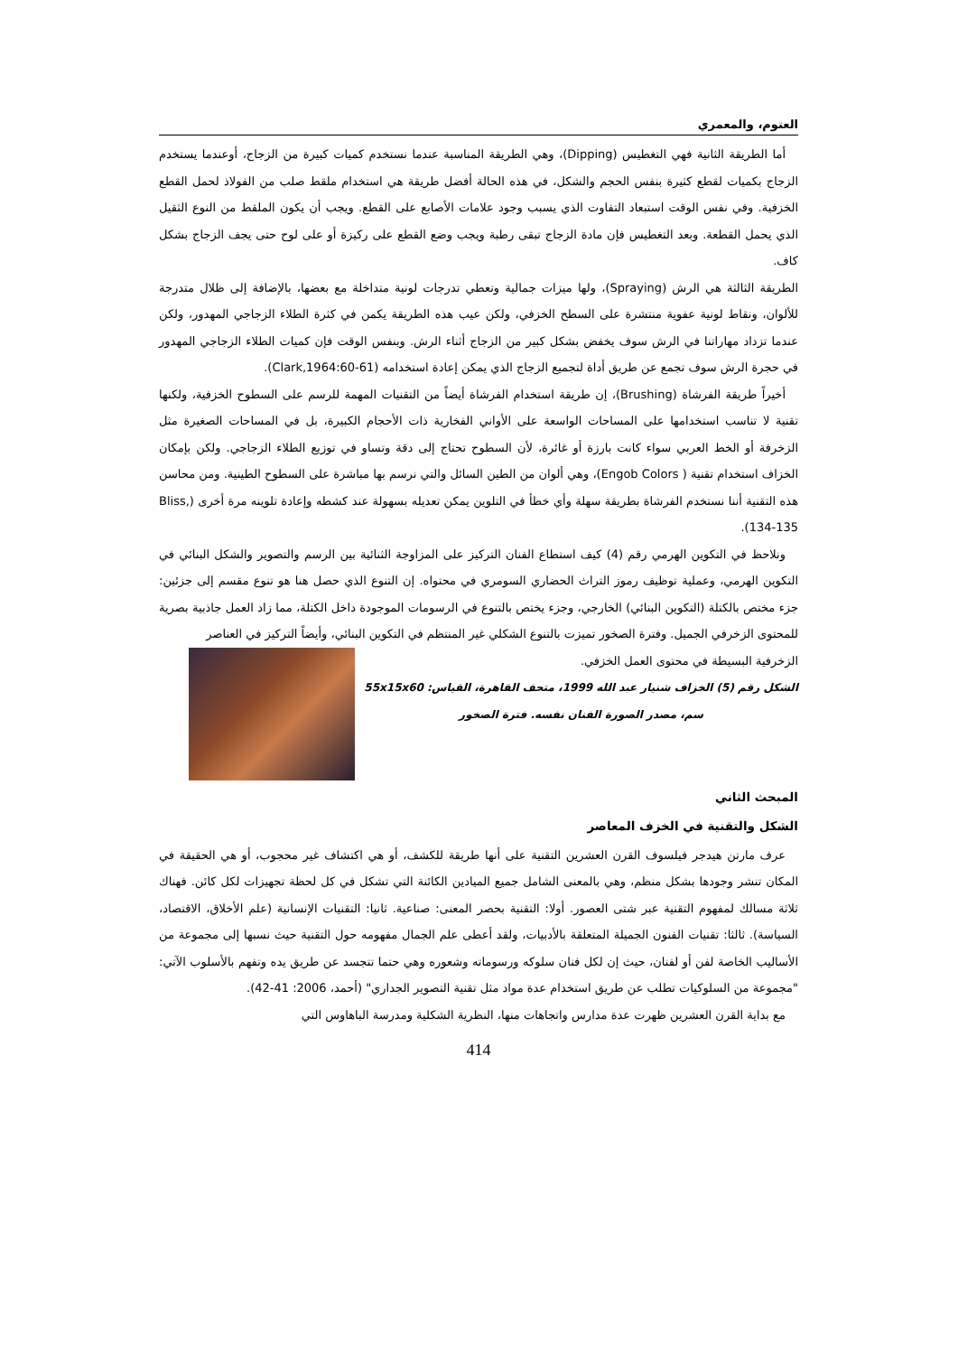العتوم، والمعمري
أما الطريقة الثانية فهي التغطيس (Dipping)، وهي الطريقة المناسبة عندما نستخدم كميات كبيرة من الزجاج، أوعندما يستخدم الزجاج بكميات لقطع كثيرة بنفس الحجم والشكل، في هذه الحالة أفضل طريقة هي استخدام ملقط صلب من الفولاذ لحمل القطع الخزفية. وفي نفس الوقت استبعاد التفاوت الذي يسبب وجود علامات الأصابع على القطع. ويجب أن يكون الملقط من النوع الثقيل الذي يحمل القطعة. وبعد التغطيس فإن مادة الزجاج تبقى رطبة ويجب وضع القطع على ركيزة أو على لوح حتى يجف الزجاج بشكل كاف.
الطريقة الثالثة هي الرش (Spraying)، ولها ميزات جمالية وتعطي تدرجات لونية متداخلة مع بعضها، بالإضافة إلى ظلال متدرجة للألوان، ونقاط لونية عفوية منتشرة على السطح الخزفي، ولكن عيب هذه الطريقة يكمن في كثرة الطلاء الزجاجي المهدور، ولكن عندما تزداد مهاراتنا في الرش سوف يخفض بشكل كبير من الزجاج أثناء الرش. وبنفس الوقت فإن كميات الطلاء الزجاجي المهدور في حجرة الرش سوف تجمع عن طريق أداة لتجميع الزجاج الذي يمكن إعادة استخدامه (Clark,1964:60-61).
أخيراً طريقة الفرشاة (Brushing)، إن طريقة استخدام الفرشاة أيضاً من التقنيات المهمة للرسم على السطوح الخزفية، ولكنها تقنية لا تناسب استخدامها على المساحات الواسعة على الأواني الفخارية ذات الأحجام الكبيرة، بل في المساحات الصغيرة مثل الزخرفة أو الخط العربي سواء كانت بارزة أو غائرة، لأن السطوح تحتاج إلى دقة وتساو في توزيع الطلاء الزجاجي. ولكن بإمكان الخزاف استخدام تقنية ( Engob Colors)، وهي ألوان من الطين السائل والتي نرسم بها مباشرة على السطوح الطينية. ومن محاسن هذه التقنية أننا نستخدم الفرشاة بطريقة سهلة وأي خطأ في التلوين يمكن تعديله بسهولة عند كشطه وإعادة تلوينه مرة أخرى (Bliss, 134-135).
ونلاحظ في التكوين الهرمي رقم (4) كيف استطاع الفنان التركيز على المزاوجة الثنائية بين الرسم والتصوير والشكل البنائي في التكوين الهرمي، وعملية توظيف رموز التراث الحضاري السومري في محتواه. إن التنوع الذي حصل هنا هو تنوع مقسم إلى جزئين: جزء مختص بالكتلة (التكوين البنائي) الخارجي، وجزء يختص بالتنوع في الرسومات الموجودة داخل الكتلة، مما زاد العمل جاذبية بصرية للمحتوى الزخرفي الجميل. وفترة الصخور تميزت بالتنوع الشكلي غير المنتظم في التكوين البنائي، وأيضاً التركيز في العناصر
الزخرفية البسيطة في محتوى العمل الخزفي.
الشكل رقم (5) الخزاف شنيار عبد الله 1999، متحف القاهرة، القياس: 55x15x60
سم، مصدر الصورة الفنان نفسه. فترة الصخور
المبحث الثاني
الشكل والتقنية في الخزف المعاصر
عرف مارتن هيدجر فيلسوف القرن العشرين التقنية على أنها طريقة للكشف، أو هي اكتشاف غير محجوب، أو هي الحقيقة في المكان تنشر وجودها بشكل منظم، وهي بالمعنى الشامل جميع الميادين الكائنة التي تشكل في كل لحظة تجهيزات لكل كائن. فهناك ثلاثة مسالك لمفهوم التقنية عبر شتى العصور. أولا: التقنية بحصر المعنى: صناعية. ثانيا: التقنيات الإنسانية (علم الأخلاق، الاقتصاد، السياسة). ثالثا: تقنيات الفنون الجميلة المتعلقة بالأدبيات، ولقد أعطى علم الجمال مفهومه حول التقنية حيث نسبها إلى مجموعة من الأساليب الخاصة لفن أو لفنان، حيث إن لكل فنان سلوكه ورسوماته وشعوره وهي حتما تتجسد عن طريق يده وتفهم بالأسلوب الآتي: "مجموعة من السلوكيات تطلب عن طريق استخدام عدة مواد مثل تقنية التصوير الجداري" (أحمد، 2006: 41-42).
مع بداية القرن العشرين ظهرت عدة مدارس واتجاهات منها، النظرية الشكلية ومدرسة الباهاوس التي
414